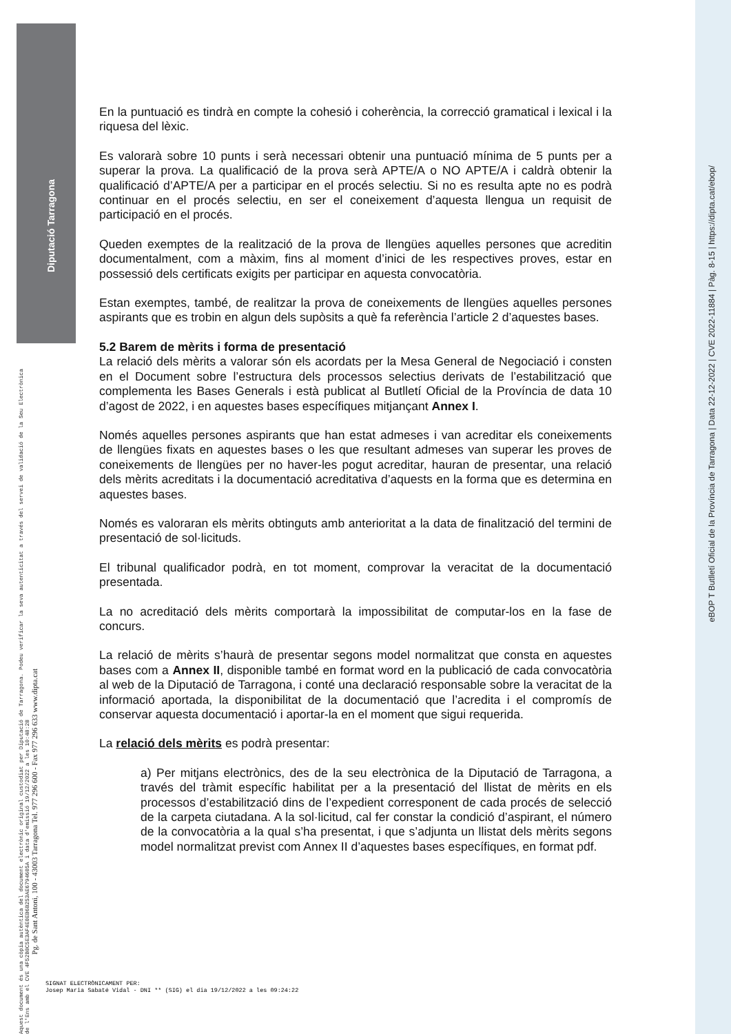Diputació Tarragona
eBOP T Butlletí Oficial de la Província de Tarragona | Data 22-12-2022 | CVE 2022-11884 | Pàg. 8-15 | https://dipta.cat/ebop/
Aquest document és una còpia autèntica del document electrònic original custodiat per Diputació de Tarragona. Podeu verificar la seva autenticitat a través del servei de validació de la Seu Electrònica de l'Ens amb el CVE 4F52B0C5E3AF4E0EB6B253AE6794605A i data d'emissió 19/12/2022 a les 10:48:28
Pg. de Sant Antoni, 100 - 43003 Tarragona Tel. 977 296 600 - Fax 977 296 633 www.dipta.cat
En la puntuació es tindrà en compte la cohesió i coherència, la correcció gramatical i lexical i la riquesa del lèxic.
Es valorarà sobre 10 punts i serà necessari obtenir una puntuació mínima de 5 punts per a superar la prova. La qualificació de la prova serà APTE/A o NO APTE/A i caldrà obtenir la qualificació d’APTE/A per a participar en el procés selectiu. Si no es resulta apte no es podrà continuar en el procés selectiu, en ser el coneixement d’aquesta llengua un requisit de participació en el procés.
Queden exemptes de la realització de la prova de llengües aquelles persones que acreditin documentalment, com a màxim, fins al moment d’inici de les respectives proves, estar en possessió dels certificats exigits per participar en aquesta convocatòria.
Estan exemptes, també, de realitzar la prova de coneixements de llengües aquelles persones aspirants que es trobin en algun dels supòsits a què fa referència l’article 2 d’aquestes bases.
5.2 Barem de mèrits i forma de presentació
La relació dels mèrits a valorar són els acordats per la Mesa General de Negociació i consten en el Document sobre l’estructura dels processos selectius derivats de l’estabilització que complementa les Bases Generals i està publicat al Butlletí Oficial de la Província de data 10 d’agost de 2022, i en aquestes bases específiques mitjançant Annex I.
Només aquelles persones aspirants que han estat admeses i van acreditar els coneixements de llengües fixats en aquestes bases o les que resultant admeses van superar les proves de coneixements de llengües per no haver-les pogut acreditar, hauran de presentar, una relació dels mèrits acreditats i la documentació acreditativa d’aquests en la forma que es determina en aquestes bases.
Només es valoraran els mèrits obtinguts amb anterioritat a la data de finalització del termini de presentació de sol·licituds.
El tribunal qualificador podrà, en tot moment, comprovar la veracitat de la documentació presentada.
La no acreditació dels mèrits comportarà la impossibilitat de computar-los en la fase de concurs.
La relació de mèrits s’haurà de presentar segons model normalitzat que consta en aquestes bases com a Annex II, disponible també en format word en la publicació de cada convocatòria al web de la Diputació de Tarragona, i conté una declaració responsable sobre la veracitat de la informació aportada, la disponibilitat de la documentació que l’acredita i el compromís de conservar aquesta documentació i aportar-la en el moment que sigui requerida.
La relació dels mèrits es podrà presentar:
a) Per mitjans electrònics, des de la seu electrònica de la Diputació de Tarragona, a través del tràmit específic habilitat per a la presentació del llistat de mèrits en els processos d’estabilització dins de l’expedient corresponent de cada procés de selecció de la carpeta ciutadana. A la sol·licitud, cal fer constar la condició d’aspirant, el número de la convocatòria a la qual s’ha presentat, i que s’adjunta un llistat dels mèrits segons model normalitzat previst com Annex II d’aquestes bases específiques, en format pdf.
SIGNAT ELECTRÒNICAMENT PER:
Josep Maria Sabaté Vidal - DNI ** (SIG) el dia 19/12/2022 a les 09:24:22